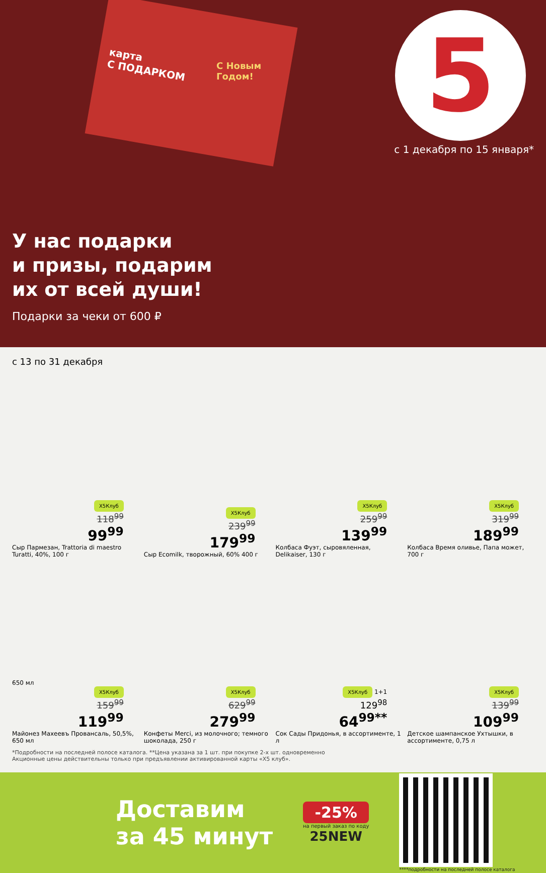карта
С ПОДАРКОМ
С Новым
Годом!
5
с 1 декабря по 15 января*
У нас подарки
и призы, подарим
их от всей души!
Подарки за чеки от 600 ₽
с 13 по 31 декабря
X5Клуб
118<sup>99</sup>
99<sup>99</sup>
Сыр Пармезан, Trattoria di maestro Turatti, 40%, 100 г
X5Клуб
239<sup>99</sup>
179<sup>99</sup>
Сыр Ecomilk, творожный, 60% 400 г
X5Клуб
259<sup>99</sup>
139<sup>99</sup>
Колбаса Фуэт, сыровяленная, Delikaiser, 130 г
X5Клуб
319<sup>99</sup>
189<sup>99</sup>
Колбаса Время оливье, Папа может, 700 г
650 мл
X5Клуб
159<sup>99</sup>
119<sup>99</sup>
Майонез Махеевъ Провансаль, 50,5%, 650 мл
X5Клуб
629<sup>99</sup>
279<sup>99</sup>
Конфеты Merci, из молочного; темного шоколада, 250 г
X5Клуб 1+1
129<sup>98</sup>
64<sup>99**</sup>
Сок Сады Придонья, в ассортименте, 1 л
X5Клуб
139<sup>99</sup>
109<sup>99</sup>
Детское шампанское Ухтышки, в ассортименте, 0,75 л
*Подробности на последней полосе каталога. **Цена указана за 1 шт. при покупке 2-х шт. одновременно
Акционные цены действительны только при предъявлении активированной карты «X5 клуб».
Доставим
за 45 минут
-25%
на первый заказ по коду
25NEW
****подробности на последней полосе каталога